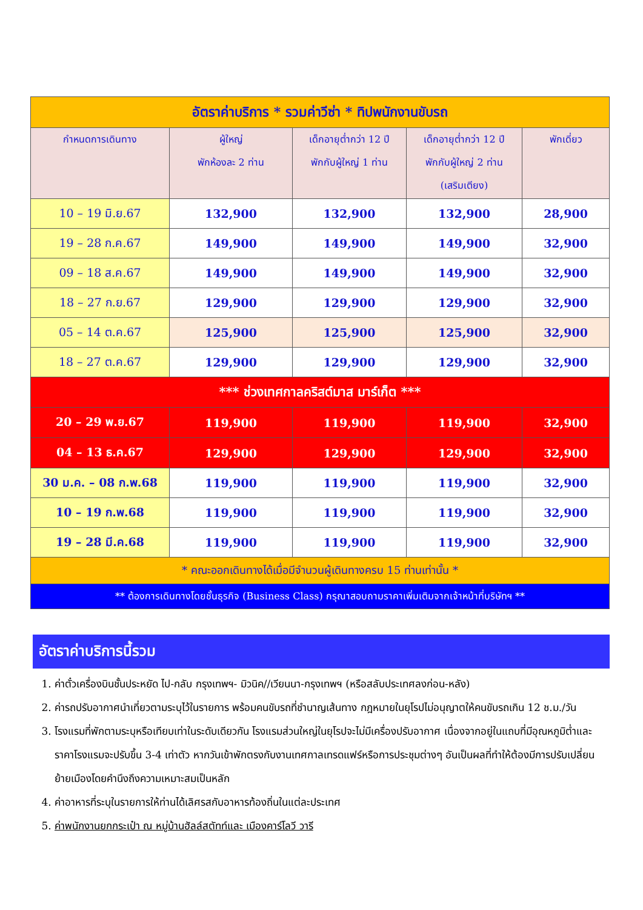| อัตราค่าบริการ * รวมค่าวีซ่า * ทิปพนักงานขับรถ | | | | |
| กำหนดการเดินทาง | ผู้ใหญ่ พักห้องละ 2 ท่าน | เด็กอายุต่ำกว่า 12 ปี พักกับผู้ใหญ่ 1 ท่าน | เด็กอายุต่ำกว่า 12 ปี พักกับผู้ใหญ่ 2 ท่าน (เสริมเตียง) | พักเดี่ยว |
| 10 – 19 มิ.ย.67 | 132,900 | 132,900 | 132,900 | 28,900 |
| 19 – 28 ก.ค.67 | 149,900 | 149,900 | 149,900 | 32,900 |
| 09 – 18 ส.ค.67 | 149,900 | 149,900 | 149,900 | 32,900 |
| 18 – 27 ก.ย.67 | 129,900 | 129,900 | 129,900 | 32,900 |
| 05 – 14 ต.ค.67 | 125,900 | 125,900 | 125,900 | 32,900 |
| 18 – 27 ต.ค.67 | 129,900 | 129,900 | 129,900 | 32,900 |
| *** ช่วงเทศกาลคริสต์มาส มาร์เก็ต *** | | | | |
| 20 – 29 พ.ย.67 | 119,900 | 119,900 | 119,900 | 32,900 |
| 04 – 13 ธ.ค.67 | 129,900 | 129,900 | 129,900 | 32,900 |
| 30 ม.ค. – 08 ก.พ.68 | 119,900 | 119,900 | 119,900 | 32,900 |
| 10 – 19 ก.พ.68 | 119,900 | 119,900 | 119,900 | 32,900 |
| 19 – 28 มี.ค.68 | 119,900 | 119,900 | 119,900 | 32,900 |
| * คณะออกเดินทางได้เมื่อมีจำนวนผู้เดินทางครบ 15 ท่านเท่านั้น * | | | | |
| ** ต้องการเดินทางโดยชั้นธุรกิจ (Business Class) กรุณาสอบถามราคาเพิ่มเติมจากเจ้าหน้าที่บริษัทฯ ** | | | | |
อัตราค่าบริการนี้รวม
1. ค่าตั๋วเครื่องบินชั้นประหยัด ไป-กลับ กรุงเทพฯ- มิวนิค//เวียนนา-กรุงเทพฯ (หรือสลับประเทศลงก่อน-หลัง)
2. ค่ารถปรับอากาศนำเที่ยวตามระบุไว้ในรายการ พร้อมคนขับรถที่ชำนาญเส้นทาง กฎหมายในยุโรปไม่อนุญาตให้คนขับรถเกิน 12 ช.ม./วัน
3. โรงแรมที่พักตามระบุหรือเทียบเท่าในระดับเดียวกัน โรงแรมส่วนใหญ่ในยุโรปจะไม่มีเครื่องปรับอากาศ เนื่องจากอยู่ในแถบที่มีอุณหภูมิต่ำและราคาโรงแรมจะปรับขึ้น 3-4 เท่าตัว หากวันเข้าพักตรงกับงานเทศกาลเทรดแฟร์หรือการประชุมต่างๆ อันเป็นผลที่ทำให้ต้องมีการปรับเปลี่ยนย้ายเมืองโดยคำนึงถึงความเหมาะสมเป็นหลัก
4. ค่าอาหารที่ระบุในรายการให้ท่านได้เลิศรสกับอาหารท้องถิ่นในแต่ละประเทศ
5. ค่าพนักงานยกกระเป๋า ณ หมู่บ้านฮัลล์สตัทท์และ เมืองคาร์โลวี วารี